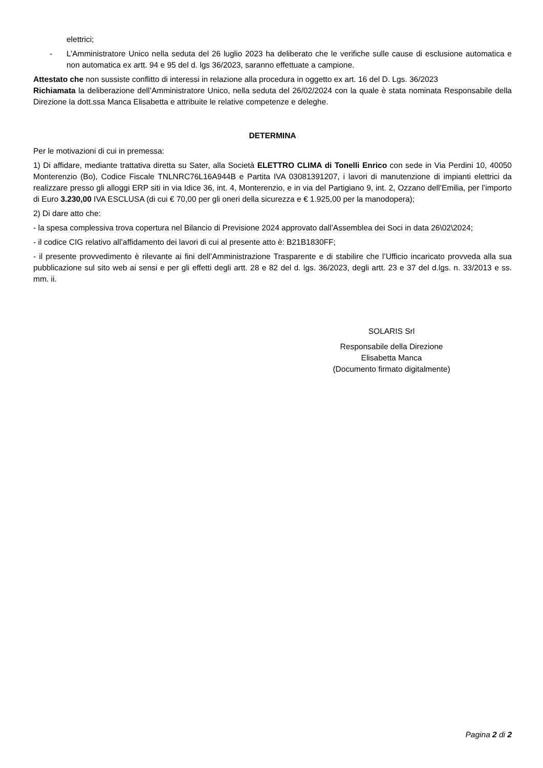elettrici;
- L’Amministratore Unico nella seduta del 26 luglio 2023 ha deliberato che le verifiche sulle cause di esclusione automatica e non automatica ex artt. 94 e 95 del d. lgs 36/2023, saranno effettuate a campione.
Attestato che non sussiste conflitto di interessi in relazione alla procedura in oggetto ex art. 16 del D. Lgs. 36/2023
Richiamata la deliberazione dell’Amministratore Unico, nella seduta del 26/02/2024 con la quale è stata nominata Responsabile della Direzione la dott.ssa Manca Elisabetta e attribuite le relative competenze e deleghe.
DETERMINA
Per le motivazioni di cui in premessa:
1) Di affidare, mediante trattativa diretta su Sater, alla Società ELETTRO CLIMA di Tonelli Enrico con sede in Via Perdini 10, 40050 Monterenzio (Bo), Codice Fiscale TNLNRC76L16A944B e Partita IVA 03081391207, i lavori di manutenzione di impianti elettrici da realizzare presso gli alloggi ERP siti in via Idice 36, int. 4, Monterenzio, e in via del Partigiano 9, int. 2, Ozzano dell’Emilia, per l’importo di Euro 3.230,00 IVA ESCLUSA (di cui € 70,00 per gli oneri della sicurezza e € 1.925,00 per la manodopera);
2) Di dare atto che:
- la spesa complessiva trova copertura nel Bilancio di Previsione 2024 approvato dall’Assemblea dei Soci in data 26\02\2024;
- il codice CIG relativo all’affidamento dei lavori di cui al presente atto è: B21B1830FF;
- il presente provvedimento è rilevante ai fini dell’Amministrazione Trasparente e di stabilire che l’Ufficio incaricato provveda alla sua pubblicazione sul sito web ai sensi e per gli effetti degli artt. 28 e 82 del d. lgs. 36/2023, degli artt. 23 e 37 del d.lgs. n. 33/2013 e ss. mm. ii.
SOLARIS Srl
Responsabile della Direzione
Elisabetta Manca
(Documento firmato digitalmente)
Pagina 2 di 2